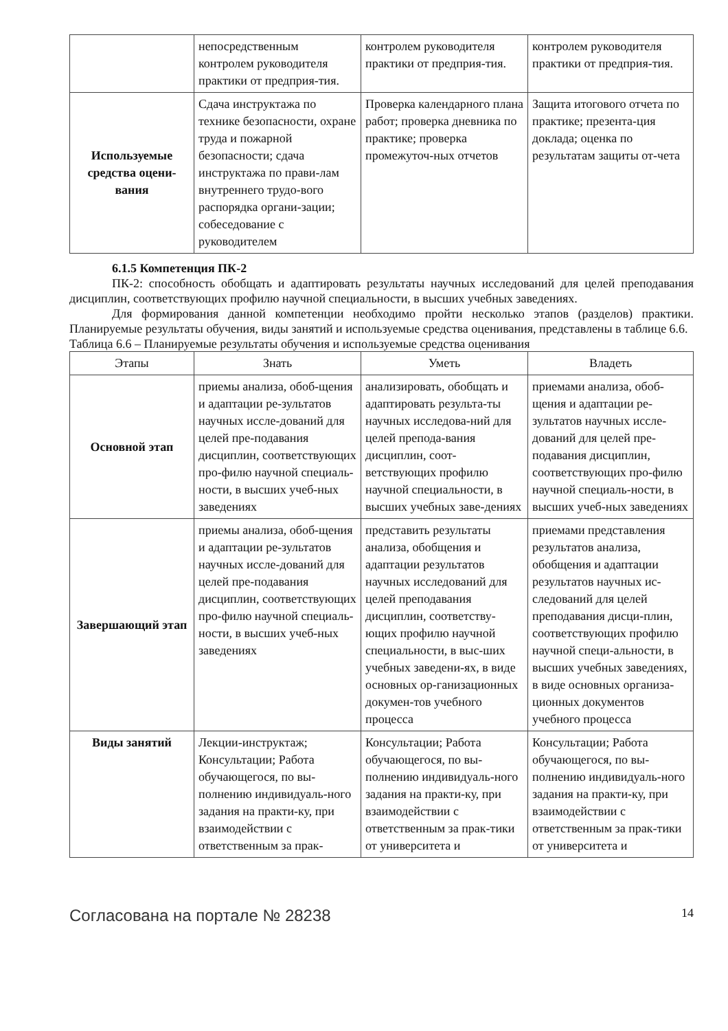| | непосредственным контролем руководителя практики от предприя-тия. | контролем руководителя практики от предприя-тия. | контролем руководителя практики от предприя-тия. |
| Используемые средства оцени-вания | Сдача инструктажа по технике безопасности, охране труда и пожарной безопасности; сдача инструктажа по прави-лам внутреннего трудо-вого распорядка органи-зации; собеседование с руководителем | Проверка календарного плана работ; проверка дневника по практике; проверка промежуточ-ных отчетов | Защита итогового отчета по практике; презента-ция доклада; оценка по результатам защиты от-чета |
6.1.5 Компетенция ПК-2
ПК-2: способность обобщать и адаптировать результаты научных исследований для целей преподавания дисциплин, соответствующих профилю научной специальности, в высших учебных заведениях.
Для формирования данной компетенции необходимо пройти несколько этапов (разделов) практики. Планируемые результаты обучения, виды занятий и используемые средства оценивания, представлены в таблице 6.6.
Таблица 6.6 – Планируемые результаты обучения и используемые средства оценивания
| Этапы | Знать | Уметь | Владеть |
| --- | --- | --- | --- |
| Основной этап | приемы анализа, обоб-щения и адаптации ре-зультатов научных иссле-дований для целей пре-подавания дисциплин, соответствующих про-филю научной специаль-ности, в высших учеб-ных заведениях | анализировать, обобщать и адаптировать результа-ты научных исследова-ний для целей препода-вания дисциплин, соот-ветствующих профилю научной специальности, в высших учебных заве-дениях | приемами анализа, обоб-щения и адаптации ре-зультатов научных иссле-дований для целей пре-подавания дисциплин, соответствующих про-филю научной специаль-ности, в высших учеб-ных заведениях |
| Завершающий этап | приемы анализа, обоб-щения и адаптации ре-зультатов научных иссле-дований для целей пре-подавания дисциплин, соответствующих про-филю научной специаль-ности, в высших учеб-ных заведениях | представить результаты анализа, обобщения и адаптации результатов научных исследований для целей преподавания дисциплин, соответству-ющих профилю научной специальности, в выс-ших учебных заведени-ях, в виде основных ор-ганизационных докумен-тов учебного процесса | приемами представления результатов анализа, обобщения и адаптации результатов научных ис-следований для целей преподавания дисци-плин, соответствующих профилю научной специ-альности, в высших учебных заведениях, в виде основных организа-ционных документов учебного процесса |
| Виды занятий | Лекции-инструктаж; Консультации; Работа обучающегося, по вы-полнению индивидуаль-ного задания на практи-ку, при взаимодействии с ответственным за прак- | Консультации; Работа обучающегося, по вы-полнению индивидуаль-ного задания на практи-ку, при взаимодействии с ответственным за прак-тики от университета и | Консультации; Работа обучающегося, по вы-полнению индивидуаль-ного задания на практи-ку, при взаимодействии с ответственным за прак-тики от университета и |
Согласована на портале № 28238 14